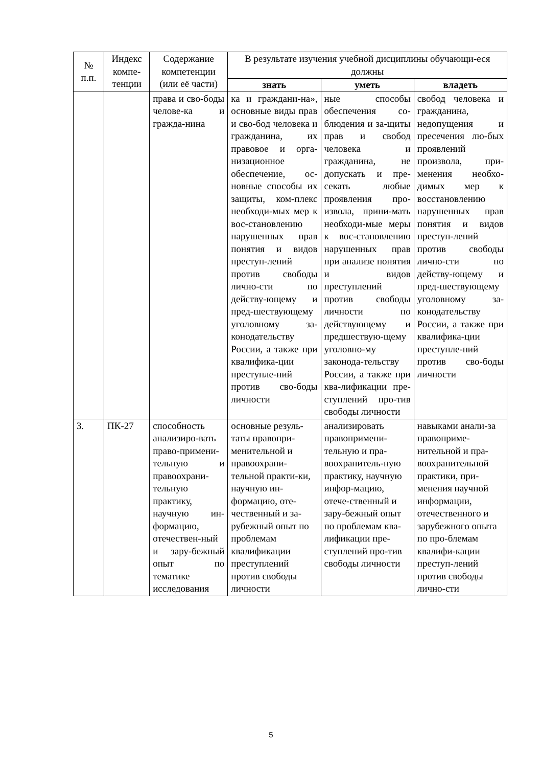| № п.п. | Индекс компе-тенции | Содержание компетенции (или её части) | В результате изучения учебной дисциплины обучающи-еся должны | | |
| --- | --- | --- | --- | --- | --- |
| | | | знать | уметь | владеть |
| | | права и сво-боды челове-ка и гражда-нина | ка и граждани-на», основные виды прав и сво-бод человека и гражданина, их правовое и орга-низационное обеспечение, ос-новные способы их защиты, ком-плекс необходи-мых мер к вос-становлению нарушенных прав понятия и видов преступ-лений против свободы лично-сти по действу-ющему и пред-шествующему уголовному за-конодательству России, а также при квалифика-ции преступле-ний против сво-боды личности | ные способы обеспечения со-блюдения и за-щиты прав и свобод человека и гражданина, не допускать и пре-секать любые проявления про-извола, прини-мать необходи-мые меры к вос-становлению нарушенных прав при анализе понятия и видов преступлений против свободы личности по действующему и предшествую-щему уголовно-му законода-тельству России, а также при ква-лификации пре-ступлений про-тив свободы личности | свобод человека и гражданина, недопущения и пресечения лю-бых проявлений произвола, при-менения необхо-димых мер к восстановлению нарушенных прав понятия и видов преступ-лений против свободы лично-сти по действу-ющему и пред-шествующему уголовному за-конодательству России, а также при квалифика-ции преступле-ний против сво-боды личности |
| 3. | ПК-27 | способность анализиро-вать право-примени-тельную и правоохрани-тельную практику, научную ин-формацию, отечествен-ный и зару-бежный опыт по тематике исследования | основные резуль-таты правопри-менительной и правоохрани-тельной практи-ки, научную ин-формацию, оте-чественный и за-рубежный опыт по проблемам квалификации преступлений против свободы личности | анализировать правопримени-тельную и пра-воохранитель-ную практику, научную инфор-мацию, отече-ственный и зару-бежный опыт по проблемам ква-лификации пре-ступлений про-тив свободы личности | навыками анали-за правоприме-нительной и пра-воохранительной практики, при-менения научной информации, отечественного и зарубежного опыта по про-блемам квалифи-кации преступ-лений против свободы лично-сти |
5